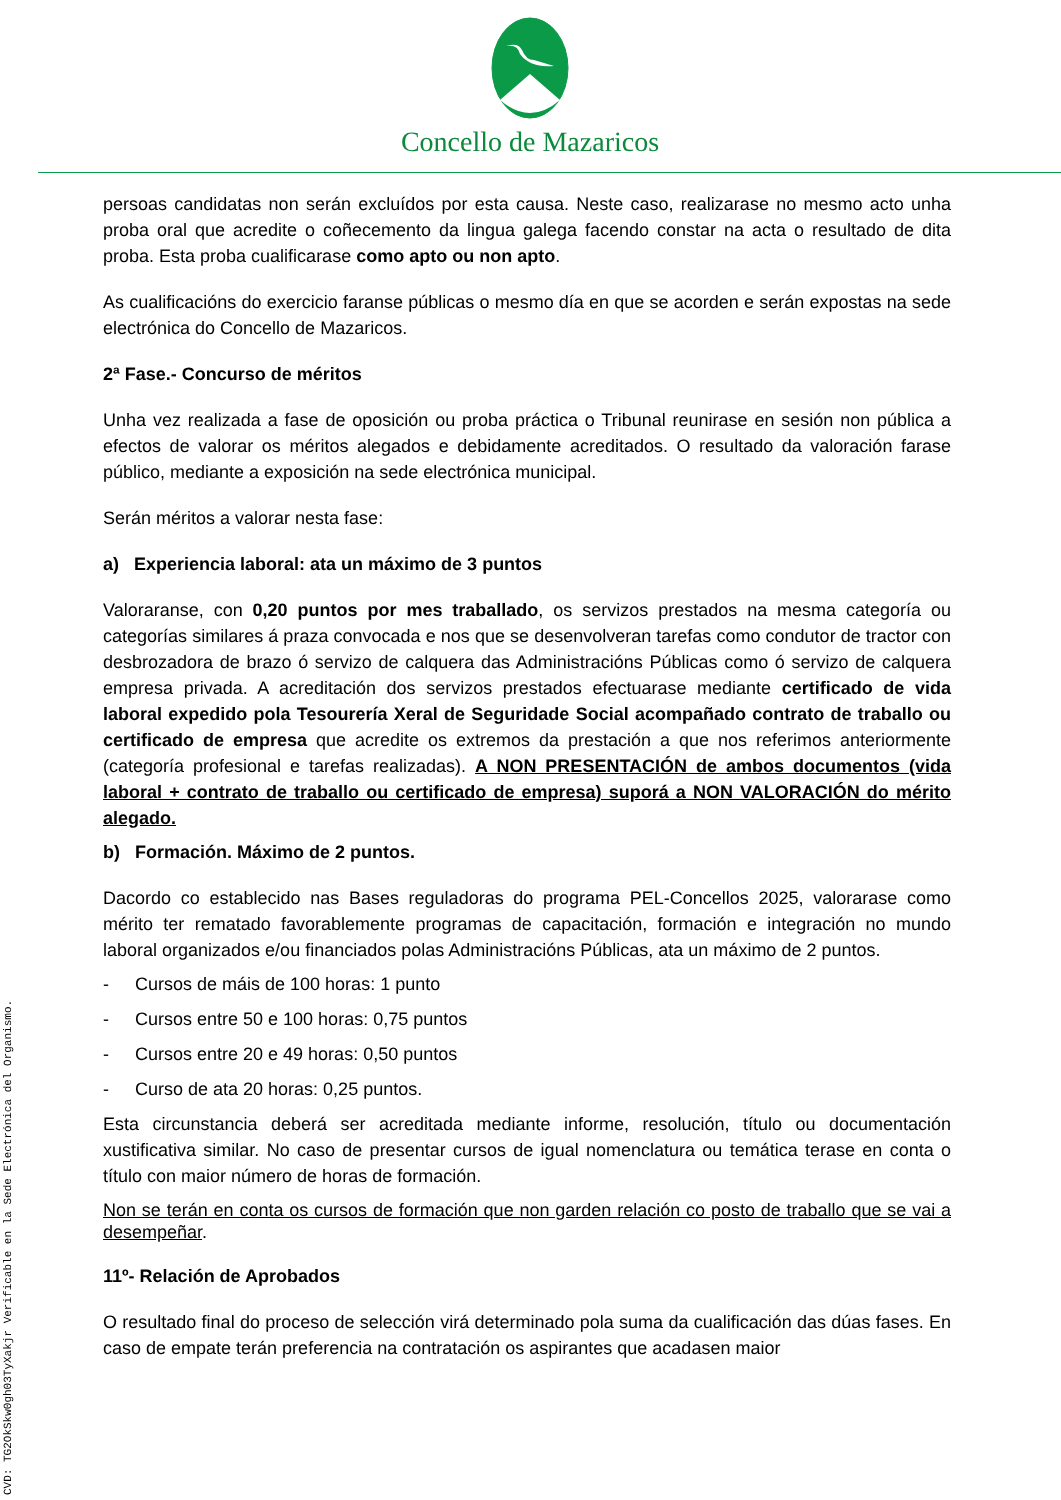CVD: TG2OkSkw0gh03TyXakjr Verificable en la Sede Electrónica del Organismo.
Concello de Mazaricos
persoas candidatas non serán excluídos por esta causa. Neste caso, realizarase no mesmo acto unha proba oral que acredite o coñecemento da lingua galega facendo constar na acta o resultado de dita proba. Esta proba cualificarase como apto ou non apto.
As cualificacións do exercicio faranse públicas o mesmo día en que se acorden e serán expostas na sede electrónica do Concello de Mazaricos.
2ª Fase.- Concurso de méritos
Unha vez realizada a fase de oposición ou proba práctica o Tribunal reunirase en sesión non pública a efectos de valorar os méritos alegados e debidamente acreditados. O resultado da valoración farase público, mediante a exposición na sede electrónica municipal.
Serán méritos a valorar nesta fase:
a) Experiencia laboral: ata un máximo de 3 puntos
Valoraranse, con 0,20 puntos por mes traballado, os servizos prestados na mesma categoría ou categorías similares á praza convocada e nos que se desenvolveran tarefas como condutor de tractor con desbrozadora de brazo ó servizo de calquera das Administracións Públicas como ó servizo de calquera empresa privada. A acreditación dos servizos prestados efectuarase mediante certificado de vida laboral expedido pola Tesourería Xeral de Seguridade Social acompañado contrato de traballo ou certificado de empresa que acredite os extremos da prestación a que nos referimos anteriormente (categoría profesional e tarefas realizadas). A NON PRESENTACIÓN de ambos documentos (vida laboral + contrato de traballo ou certificado de empresa) suporá a NON VALORACIÓN do mérito alegado.
b) Formación. Máximo de 2 puntos.
Dacordo co establecido nas Bases reguladoras do programa PEL-Concellos 2025, valorarase como mérito ter rematado favorablemente programas de capacitación, formación e integración no mundo laboral organizados e/ou financiados polas Administracións Públicas, ata un máximo de 2 puntos.
- Cursos de máis de 100 horas: 1 punto
- Cursos entre 50 e 100 horas: 0,75 puntos
- Cursos entre 20 e 49 horas: 0,50 puntos
- Curso de ata 20 horas: 0,25 puntos.
Esta circunstancia deberá ser acreditada mediante informe, resolución, título ou documentación xustificativa similar. No caso de presentar cursos de igual nomenclatura ou temática terase en conta o título con maior número de horas de formación.
Non se terán en conta os cursos de formación que non garden relación co posto de traballo que se vai a desempeñar.
11º- Relación de Aprobados
O resultado final do proceso de selección virá determinado pola suma da cualificación das dúas fases. En caso de empate terán preferencia na contratación os aspirantes que acadasen maior